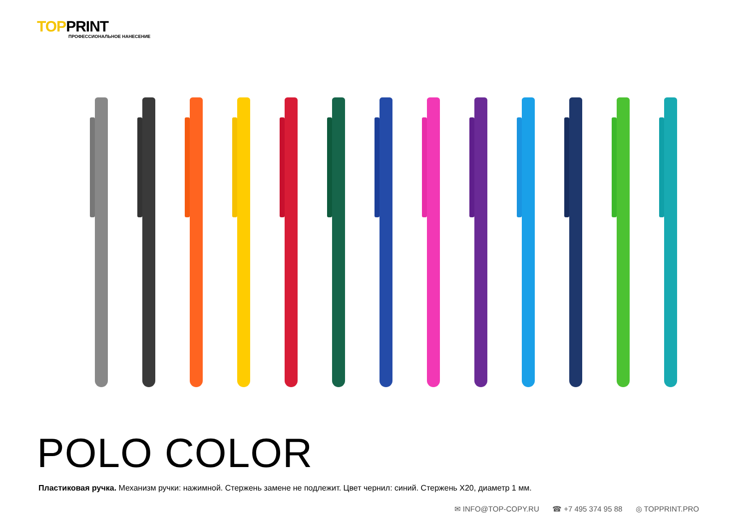TOPPRINT
ПРОФЕССИОНАЛЬНОЕ НАНЕСЕНИЕ
POLO COLOR
Пластиковая ручка. Механизм ручки: нажимной. Стержень замене не подлежит. Цвет чернил: синий. Стержень X20, диаметр 1 мм.
✉ INFO@TOP-COPY.RU ☎ +7 495 374 95 88 ◎ TOPPRINT.PRO